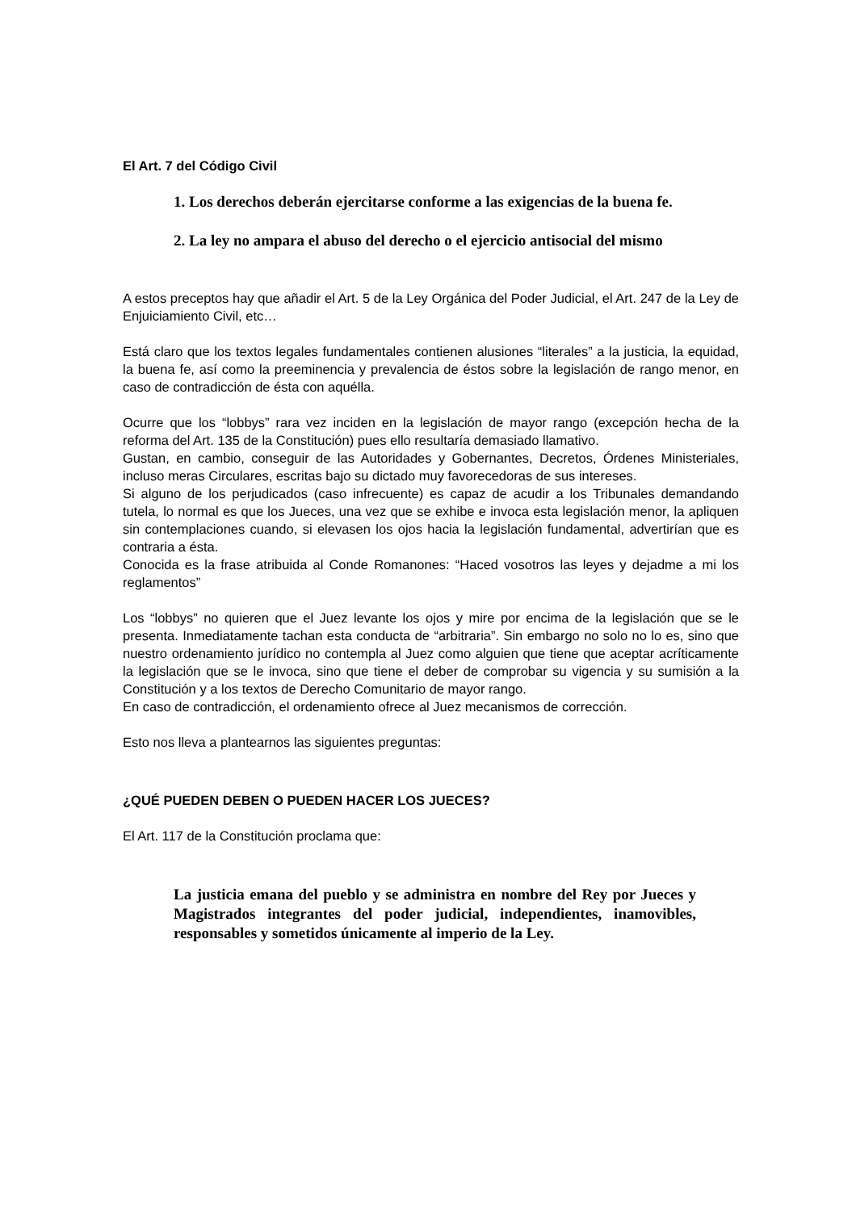El Art. 7 del Código Civil
1. Los derechos deberán ejercitarse conforme a las exigencias de la buena fe.
2. La ley no ampara el abuso del derecho o el ejercicio antisocial del mismo
A estos preceptos hay que añadir el Art. 5 de la Ley Orgánica del Poder Judicial, el Art. 247 de la Ley de Enjuiciamiento Civil, etc…
Está claro que los textos legales fundamentales contienen alusiones “literales” a la justicia, la equidad, la buena fe, así como la preeminencia y prevalencia de éstos sobre la legislación de rango menor, en caso de contradicción de ésta con aquélla.
Ocurre que los “lobbys” rara vez inciden en la legislación de mayor rango (excepción hecha de la reforma del Art. 135 de la Constitución) pues ello resultaría demasiado llamativo.
Gustan, en cambio, conseguir de las Autoridades y Gobernantes, Decretos, Órdenes Ministeriales, incluso meras Circulares, escritas bajo su dictado muy favorecedoras de sus intereses.
Si alguno de los perjudicados (caso infrecuente) es capaz de acudir a los Tribunales demandando tutela, lo normal es que los Jueces, una vez que se exhibe e invoca esta legislación menor, la apliquen sin contemplaciones cuando, si elevasen los ojos hacia la legislación fundamental, advertirían que es contraria a ésta.
Conocida es la frase atribuida al Conde Romanones: “Haced vosotros las leyes y dejadme a mi los reglamentos”
Los “lobbys” no quieren que el Juez levante los ojos y mire por encima de la legislación que se le presenta. Inmediatamente tachan esta conducta de “arbitraria”. Sin embargo no solo no lo es, sino que nuestro ordenamiento jurídico no contempla al Juez como alguien que tiene que aceptar acríticamente la legislación que se le invoca, sino que tiene el deber de comprobar su vigencia y su sumisión a la Constitución y a los textos de Derecho Comunitario de mayor rango.
En caso de contradicción, el ordenamiento ofrece al Juez mecanismos de corrección.
Esto nos lleva a plantearnos las siguientes preguntas:
¿QUÉ PUEDEN DEBEN O PUEDEN HACER LOS JUECES?
El Art. 117 de la Constitución proclama que:
La justicia emana del pueblo y se administra en nombre del Rey por Jueces y Magistrados integrantes del poder judicial, independientes, inamovibles, responsables y sometidos únicamente al imperio de la Ley.